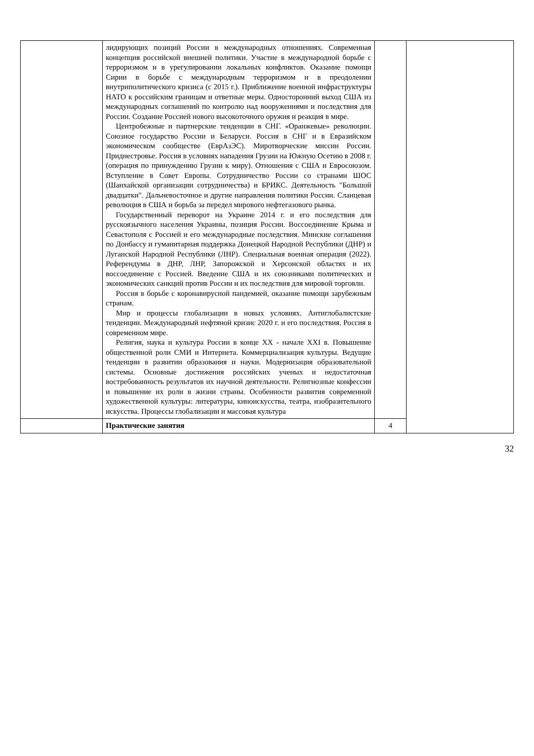| | лидирующих позиций России в международных отношениях. Современная концепция российской внешней политики. Участие в международной борьбе с терроризмом и в урегулировании локальных конфликтов. Оказание помощи Сирии в борьбе с международным терроризмом и в преодолении внутриполитического кризиса (с 2015 г.). Приближение военной инфраструктуры НАТО к российским границам и ответные меры. Односторонний выход США из международных соглашений по контролю над вооружениями и последствия для России. Создание Россией нового высокоточного оружия и реакция в мире. Центробежные и партнерские тенденции в СНГ. «Оранжевые» революции. Союзное государство России и Беларуси. Россия в СНГ и в Евразийском экономическом сообществе (ЕврАзЭС). Миротворческие миссии России. Приднестровье. Россия в условиях нападения Грузии на Южную Осетию в 2008 г. (операция по принуждению Грузии к миру). Отношения с США и Евросоюзом. Вступление в Совет Европы. Сотрудничество России со странами ШОС (Шанхайской организации сотрудничества) и БРИКС. Деятельность "Большой двадцатки". Дальневосточное и другие направления политики России. Сланцевая революция в США и борьба за передел мирового нефтегазового рынка. Государственный переворот на Украине 2014 г. и его последствия для русскоязычного населения Украины, позиция России. Воссоединение Крыма и Севастополя с Россией и его международные последствия. Минские соглашения по Донбассу и гуманитарная поддержка Донецкой Народной Республики (ДНР) и Луганской Народной Республики (ЛНР). Специальная военная операция (2022). Референдумы в ДНР, ЛНР, Запорожской и Херсонской областях и их воссоединение с Россией. Введение США и их союзниками политических и экономических санкций против России и их последствия для мировой торговли. Россия в борьбе с коронавирусной пандемией, оказание помощи зарубежным странам. Мир и процессы глобализации в новых условиях. Антиглобалистские тенденции. Международный нефтяной кризис 2020 г. и его последствия. Россия в современном мире. Религия, наука и культура России в конце XX - начале XXI в. Повышение общественной роли СМИ и Интернета. Коммерциализация культуры. Ведущие тенденции в развитии образования и науки. Модернизация образовательной системы. Основные достижения российских ученых и недостаточная востребованность результатов их научной деятельности. Религиозные конфессии и повышение их роли в жизни страны. Особенности развития современной художественной культуры: литературы, киноискусства, театра, изобразительного искусства. Процессы глобализации и массовая культура | | |
| | Практические занятия | 4 | |
32